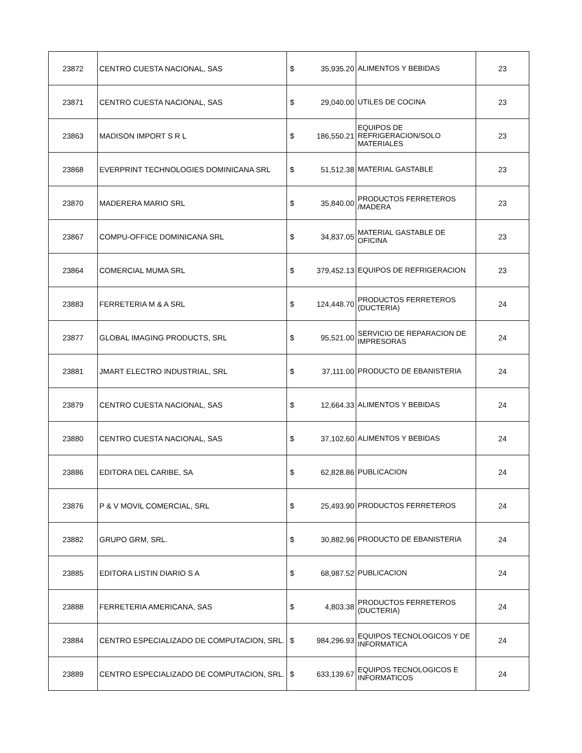| 23872 | CENTRO CUESTA NACIONAL, SAS | $ | 35,935.20 | ALIMENTOS Y BEBIDAS | 23 |
| 23871 | CENTRO CUESTA NACIONAL, SAS | $ | 29,040.00 | UTILES DE COCINA | 23 |
| 23863 | MADISON IMPORT S R L | $ | 186,550.21 | EQUIPOS DE REFRIGERACION/SOLO MATERIALES | 23 |
| 23868 | EVERPRINT TECHNOLOGIES DOMINICANA SRL | $ | 51,512.38 | MATERIAL GASTABLE | 23 |
| 23870 | MADERERA MARIO SRL | $ | 35,840.00 | PRODUCTOS FERRETEROS /MADERA | 23 |
| 23867 | COMPU-OFFICE DOMINICANA SRL | $ | 34,837.05 | MATERIAL GASTABLE DE OFICINA | 23 |
| 23864 | COMERCIAL MUMA SRL | $ | 379,452.13 | EQUIPOS DE REFRIGERACION | 23 |
| 23883 | FERRETERIA M & A SRL | $ | 124,448.70 | PRODUCTOS FERRETEROS (DUCTERIA) | 24 |
| 23877 | GLOBAL IMAGING PRODUCTS, SRL | $ | 95,521.00 | SERVICIO DE REPARACION DE IMPRESORAS | 24 |
| 23881 | JMART ELECTRO INDUSTRIAL, SRL | $ | 37,111.00 | PRODUCTO DE EBANISTERIA | 24 |
| 23879 | CENTRO CUESTA NACIONAL, SAS | $ | 12,664.33 | ALIMENTOS Y BEBIDAS | 24 |
| 23880 | CENTRO CUESTA NACIONAL, SAS | $ | 37,102.60 | ALIMENTOS Y BEBIDAS | 24 |
| 23886 | EDITORA DEL CARIBE, SA | $ | 62,828.86 | PUBLICACION | 24 |
| 23876 | P & V MOVIL COMERCIAL, SRL | $ | 25,493.90 | PRODUCTOS FERRETEROS | 24 |
| 23882 | GRUPO GRM, SRL. | $ | 30,882.96 | PRODUCTO DE EBANISTERIA | 24 |
| 23885 | EDITORA LISTIN DIARIO S A | $ | 68,987.52 | PUBLICACION | 24 |
| 23888 | FERRETERIA AMERICANA, SAS | $ | 4,803.38 | PRODUCTOS FERRETEROS (DUCTERIA) | 24 |
| 23884 | CENTRO ESPECIALIZADO DE COMPUTACION, SRL. | $ | 984,296.93 | EQUIPOS TECNOLOGICOS Y DE INFORMATICA | 24 |
| 23889 | CENTRO ESPECIALIZADO DE COMPUTACION, SRL. | $ | 633,139.67 | EQUIPOS TECNOLOGICOS E INFORMATICOS | 24 |